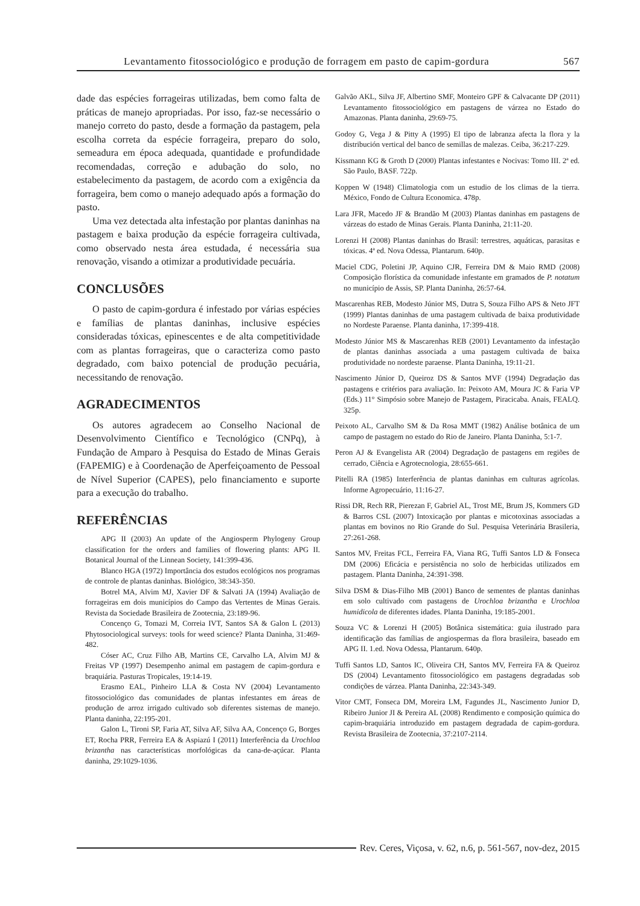Levantamento fitossociológico e produção de forragem em pasto de capim-gordura 567
dade das espécies forrageiras utilizadas, bem como falta de práticas de manejo apropriadas. Por isso, faz-se necessário o manejo correto do pasto, desde a formação da pastagem, pela escolha correta da espécie forrageira, preparo do solo, semeadura em época adequada, quantidade e profundidade recomendadas, correção e adubação do solo, no estabelecimento da pastagem, de acordo com a exigência da forrageira, bem como o manejo adequado após a formação do pasto.
Uma vez detectada alta infestação por plantas daninhas na pastagem e baixa produção da espécie forrageira cultivada, como observado nesta área estudada, é necessária sua renovação, visando a otimizar a produtividade pecuária.
CONCLUSÕES
O pasto de capim-gordura é infestado por várias espécies e famílias de plantas daninhas, inclusive espécies consideradas tóxicas, epinescentes e de alta competitividade com as plantas forrageiras, que o caracteriza como pasto degradado, com baixo potencial de produção pecuária, necessitando de renovação.
AGRADECIMENTOS
Os autores agradecem ao Conselho Nacional de Desenvolvimento Científico e Tecnológico (CNPq), à Fundação de Amparo à Pesquisa do Estado de Minas Gerais (FAPEMIG) e à Coordenação de Aperfeiçoamento de Pessoal de Nível Superior (CAPES), pelo financiamento e suporte para a execução do trabalho.
REFERÊNCIAS
APG II (2003) An update of the Angiosperm Phylogeny Group classification for the orders and families of flowering plants: APG II. Botanical Journal of the Linnean Society, 141:399-436.
Blanco HGA (1972) Importância dos estudos ecológicos nos programas de controle de plantas daninhas. Biológico, 38:343-350.
Botrel MA, Alvim MJ, Xavier DF & Salvati JA (1994) Avaliação de forrageiras em dois municípios do Campo das Vertentes de Minas Gerais. Revista da Sociedade Brasileira de Zootecnia, 23:189-96.
Concenço G, Tomazi M, Correia IVT, Santos SA & Galon L (2013) Phytosociological surveys: tools for weed science? Planta Daninha, 31:469-482.
Cóser AC, Cruz Filho AB, Martins CE, Carvalho LA, Alvim MJ & Freitas VP (1997) Desempenho animal em pastagem de capim-gordura e braquiária. Pasturas Tropicales, 19:14-19.
Erasmo EAL, Pinheiro LLA & Costa NV (2004) Levantamento fitossociológico das comunidades de plantas infestantes em áreas de produção de arroz irrigado cultivado sob diferentes sistemas de manejo. Planta daninha, 22:195-201.
Galon L, Tironi SP, Faria AT, Silva AF, Silva AA, Concenço G, Borges ET, Rocha PRR, Ferreira EA & Aspiazú I (2011) Interferência da Urochloa brizantha nas características morfológicas da cana-de-açúcar. Planta daninha, 29:1029-1036.
Galvão AKL, Silva JF, Albertino SMF, Monteiro GPF & Calvacante DP (2011) Levantamento fitossociológico em pastagens de várzea no Estado do Amazonas. Planta daninha, 29:69-75.
Godoy G, Vega J & Pitty A (1995) El tipo de labranza afecta la flora y la distribución vertical del banco de semillas de malezas. Ceiba, 36:217-229.
Kissmann KG & Groth D (2000) Plantas infestantes e Nocivas: Tomo III. 2ª ed. São Paulo, BASF. 722p.
Koppen W (1948) Climatologia com un estudio de los climas de la tierra. México, Fondo de Cultura Economica. 478p.
Lara JFR, Macedo JF & Brandão M (2003) Plantas daninhas em pastagens de várzeas do estado de Minas Gerais. Planta Daninha, 21:11-20.
Lorenzi H (2008) Plantas daninhas do Brasil: terrestres, aquáticas, parasitas e tóxicas. 4ª ed. Nova Odessa, Plantarum. 640p.
Maciel CDG, Poletini JP, Aquino CJR, Ferreira DM & Maio RMD (2008) Composição florística da comunidade infestante em gramados de P. notatum no município de Assis, SP. Planta Daninha, 26:57-64.
Mascarenhas REB, Modesto Júnior MS, Dutra S, Souza Filho APS & Neto JFT (1999) Plantas daninhas de uma pastagem cultivada de baixa produtividade no Nordeste Paraense. Planta daninha, 17:399-418.
Modesto Júnior MS & Mascarenhas REB (2001) Levantamento da infestação de plantas daninhas associada a uma pastagem cultivada de baixa produtividade no nordeste paraense. Planta Daninha, 19:11-21.
Nascimento Júnior D, Queiroz DS & Santos MVF (1994) Degradação das pastagens e critérios para avaliação. In: Peixoto AM, Moura JC & Faria VP (Eds.) 11° Simpósio sobre Manejo de Pastagem, Piracicaba. Anais, FEALQ. 325p.
Peixoto AL, Carvalho SM & Da Rosa MMT (1982) Análise botânica de um campo de pastagem no estado do Rio de Janeiro. Planta Daninha, 5:1-7.
Peron AJ & Evangelista AR (2004) Degradação de pastagens em regiões de cerrado, Ciência e Agrotecnologia, 28:655-661.
Pitelli RA (1985) Interferência de plantas daninhas em culturas agrícolas. Informe Agropecuário, 11:16-27.
Rissi DR, Rech RR, Pierezan F, Gabriel AL, Trost ME, Brum JS, Kommers GD & Barros CSL (2007) Intoxicação por plantas e micotoxinas associadas a plantas em bovinos no Rio Grande do Sul. Pesquisa Veterinária Brasileria, 27:261-268.
Santos MV, Freitas FCL, Ferreira FA, Viana RG, Tuffi Santos LD & Fonseca DM (2006) Eficácia e persistência no solo de herbicidas utilizados em pastagem. Planta Daninha, 24:391-398.
Silva DSM & Dias-Filho MB (2001) Banco de sementes de plantas daninhas em solo cultivado com pastagens de Urochloa brizantha e Urochloa humidicola de diferentes idades. Planta Daninha, 19:185-2001.
Souza VC & Lorenzi H (2005) Botânica sistemática: guia ilustrado para identificação das famílias de angiospermas da flora brasileira, baseado em APG II. 1.ed. Nova Odessa, Plantarum. 640p.
Tuffi Santos LD, Santos IC, Oliveira CH, Santos MV, Ferreira FA & Queiroz DS (2004) Levantamento fitossociológico em pastagens degradadas sob condições de várzea. Planta Daninha, 22:343-349.
Vitor CMT, Fonseca DM, Moreira LM, Fagundes JL, Nascimento Junior D, Ribeiro Junior JI & Pereira AL (2008) Rendimento e composição química do capim-braquiária introduzido em pastagem degradada de capim-gordura. Revista Brasileira de Zootecnia, 37:2107-2114.
Rev. Ceres, Viçosa, v. 62, n.6, p. 561-567, nov-dez, 2015